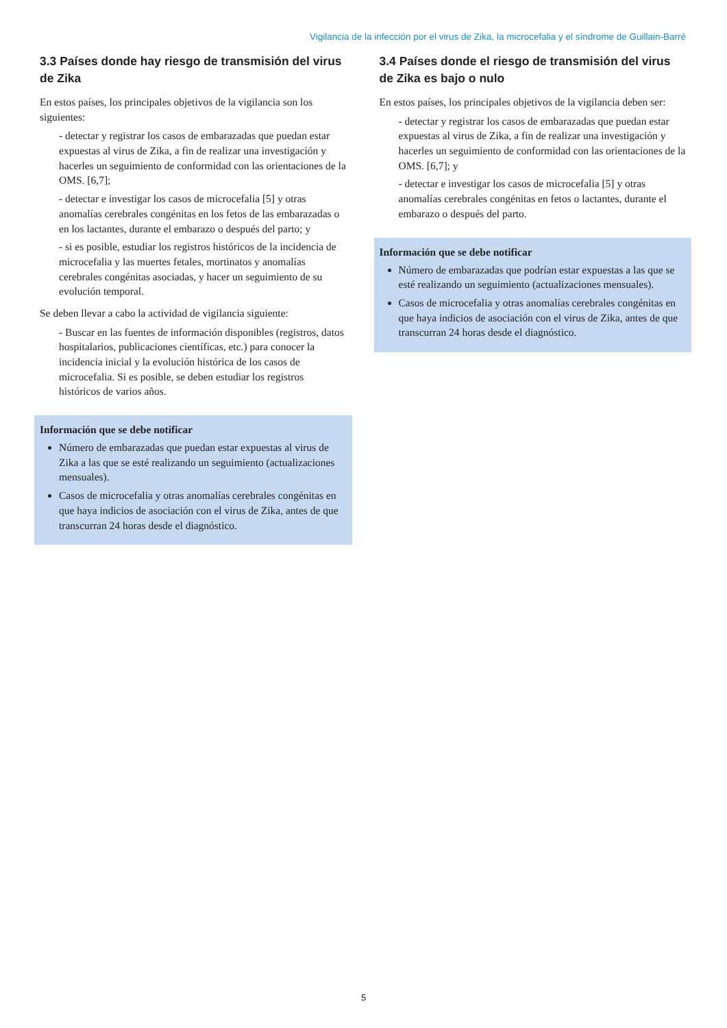Vigilancia de la infección por el virus de Zika, la microcefalia y el síndrome de Guillain-Barré
3.3 Países donde hay riesgo de transmisión del virus de Zika
En estos países, los principales objetivos de la vigilancia son los siguientes:
- detectar y registrar los casos de embarazadas que puedan estar expuestas al virus de Zika, a fin de realizar una investigación y hacerles un seguimiento de conformidad con las orientaciones de la OMS. [6,7];
- detectar e investigar los casos de microcefalia [5] y otras anomalías cerebrales congénitas en los fetos de las embarazadas o en los lactantes, durante el embarazo o después del parto; y
- si es posible, estudiar los registros históricos de la incidencia de microcefalia y las muertes fetales, mortinatos y anomalías cerebrales congénitas asociadas, y hacer un seguimiento de su evolución temporal.
Se deben llevar a cabo la actividad de vigilancia siguiente:
- Buscar en las fuentes de información disponibles (registros, datos hospitalarios, publicaciones científicas, etc.) para conocer la incidencia inicial y la evolución histórica de los casos de microcefalia. Si es posible, se deben estudiar los registros históricos de varios años.
Información que se debe notificar
Número de embarazadas que puedan estar expuestas al virus de Zika a las que se esté realizando un seguimiento (actualizaciones mensuales).
Casos de microcefalia y otras anomalías cerebrales congénitas en que haya indicios de asociación con el virus de Zika, antes de que transcurran 24 horas desde el diagnóstico.
3.4 Países donde el riesgo de transmisión del virus de Zika es bajo o nulo
En estos países, los principales objetivos de la vigilancia deben ser:
- detectar y registrar los casos de embarazadas que puedan estar expuestas al virus de Zika, a fin de realizar una investigación y hacerles un seguimiento de conformidad con las orientaciones de la OMS. [6,7]; y
- detectar e investigar los casos de microcefalia [5] y otras anomalías cerebrales congénitas en fetos o lactantes, durante el embarazo o después del parto.
Información que se debe notificar
Número de embarazadas que podrían estar expuestas a las que se esté realizando un seguimiento (actualizaciones mensuales).
Casos de microcefalia y otras anomalías cerebrales congénitas en que haya indicios de asociación con el virus de Zika, antes de que transcurran 24 horas desde el diagnóstico.
5